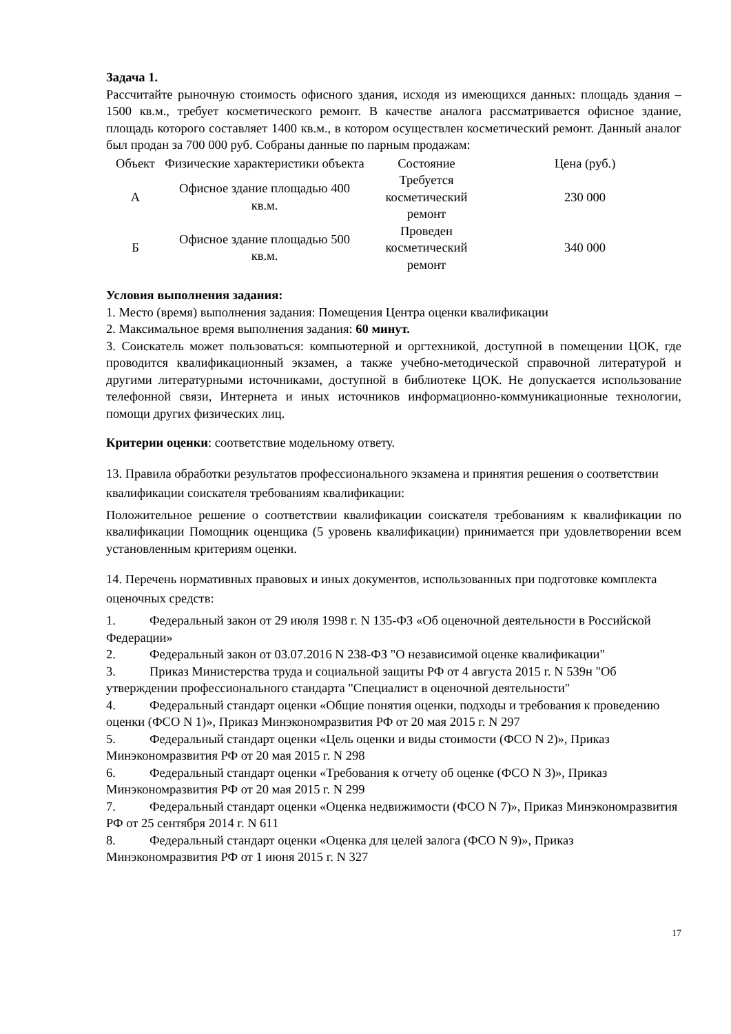Задача 1.
Рассчитайте рыночную стоимость офисного здания, исходя из имеющихся данных: площадь здания – 1500 кв.м., требует косметического ремонт. В качестве аналога рассматривается офисное здание, площадь которого составляет 1400 кв.м., в котором осуществлен косметический ремонт. Данный аналог был продан за 700 000 руб. Собраны данные по парным продажам:
| Объект | Физические характеристики объекта | Состояние | Цена (руб.) |
| --- | --- | --- | --- |
| А | Офисное здание площадью 400 кв.м. | Требуется косметический ремонт | 230 000 |
| Б | Офисное здание площадью 500 кв.м. | Проведен косметический ремонт | 340 000 |
Условия выполнения задания:
1. Место (время) выполнения задания: Помещения Центра оценки квалификации
2. Максимальное время выполнения задания: 60 минут.
3. Соискатель может пользоваться: компьютерной и оргтехникой, доступной в помещении ЦОК, где проводится квалификационный экзамен, а также учебно-методической справочной литературой и другими литературными источниками, доступной в библиотеке ЦОК. Не допускается использование телефонной связи, Интернета и иных источников информационно-коммуникационные технологии, помощи других физических лиц.
Критерии оценки: соответствие модельному ответу.
13. Правила обработки результатов профессионального экзамена и принятия решения о соответствии квалификации соискателя требованиям квалификации:
Положительное решение о соответствии квалификации соискателя требованиям к квалификации по квалификации Помощник оценщика (5 уровень квалификации) принимается при удовлетворении всем установленным критериям оценки.
14. Перечень нормативных правовых и иных документов, использованных при подготовке комплекта оценочных средств:
1. Федеральный закон от 29 июля 1998 г. N 135-ФЗ «Об оценочной деятельности в Российской Федерации»
2. Федеральный закон от 03.07.2016 N 238-ФЗ "О независимой оценке квалификации"
3. Приказ Министерства труда и социальной защиты РФ от 4 августа 2015 г. N 539н "Об утверждении профессионального стандарта "Специалист в оценочной деятельности"
4. Федеральный стандарт оценки «Общие понятия оценки, подходы и требования к проведению оценки (ФСО N 1)», Приказ Минэкономразвития РФ от 20 мая 2015 г. N 297
5. Федеральный стандарт оценки «Цель оценки и виды стоимости (ФСО N 2)», Приказ Минэкономразвития РФ от 20 мая 2015 г. N 298
6. Федеральный стандарт оценки «Требования к отчету об оценке (ФСО N 3)», Приказ Минэкономразвития РФ от 20 мая 2015 г. N 299
7. Федеральный стандарт оценки «Оценка недвижимости (ФСО N 7)», Приказ Минэкономразвития РФ от 25 сентября 2014 г. N 611
8. Федеральный стандарт оценки «Оценка для целей залога (ФСО N 9)», Приказ Минэкономразвития РФ от 1 июня 2015 г. N 327
17